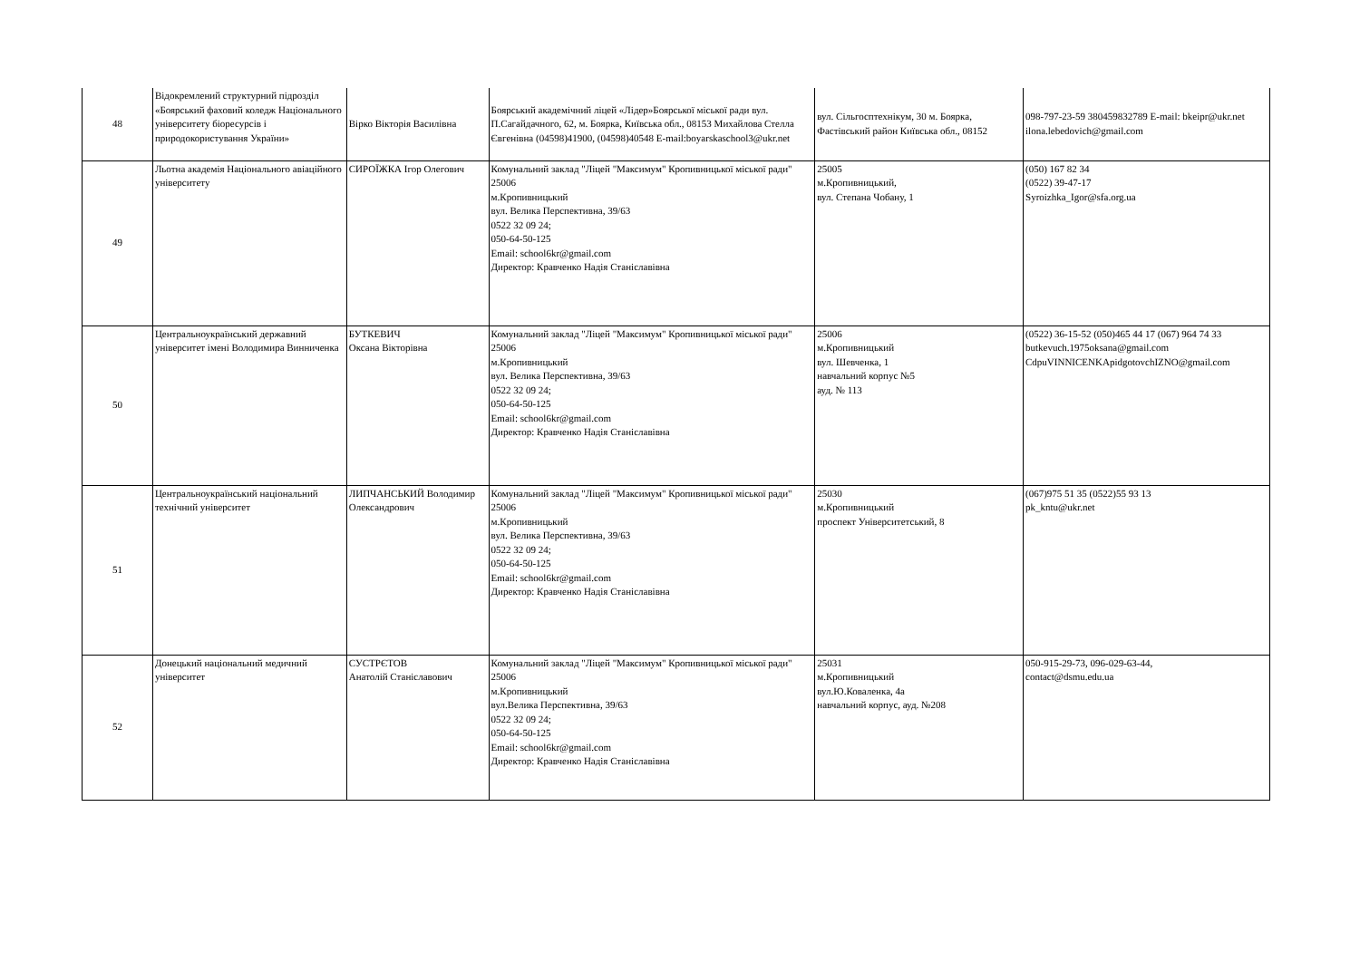| 48 | Відокремлений структурний підрозділ «Боярський фаховий коледж Національного університету біоресурсів і природокористування України» | Вірко Вікторія Василівна | Боярський академічний ліцей «Лідер»Боярської міської ради вул. П.Сагайдачного, 62, м. Боярка, Київська обл., 08153 Михайлова Стелла Євгенівна (04598)41900, (04598)40548 E-mail:boyarskaschool3@ukr.net | вул. Сільгосптехнікум, 30 м. Боярка, Фастівський район Київська обл., 08152 | 098-797-23-59 380459832789 E-mail: bkeipr@ukr.net ilona.lebedovich@gmail.com |
| 49 | Льотна академія Національного авіаційного університету | СИРОЇЖКА Ігор Олегович | Комунальний заклад "Ліцей "Максимум" Кропивницької міської ради" 25006 м.Кропивницький вул. Велика Перспективна, 39/63 0522 32 09 24; 050-64-50-125 Email: school6kr@gmail.com Директор: Кравченко Надія Станіславівна | 25005 м.Кропивницький, вул. Степана Чобану, 1 | (050) 167 82 34 (0522) 39-47-17 Syroizhka_Igor@sfa.org.ua |
| 50 | Центральноукраїнський державний університет імені Володимира Винниченка | БУТКЕВИЧ Оксана Вікторівна | Комунальний заклад "Ліцей "Максимум" Кропивницької міської ради" 25006 м.Кропивницький вул. Велика Перспективна, 39/63 0522 32 09 24; 050-64-50-125 Email: school6kr@gmail.com Директор: Кравченко Надія Станіславівна | 25006 м.Кропивницький вул. Шевченка, 1 навчальний корпус №5 ауд. № 113 | (0522) 36-15-52 (050)465 44 17 (067) 964 74 33 butkevuch.1975oksana@gmail.com CdpuVINNICENKApidgotovchIZNO@gmail.com |
| 51 | Центральноукраїнський національний технічний університет | ЛИПЧАНСЬКИЙ Володимир Олександрович | Комунальний заклад "Ліцей "Максимум" Кропивницької міської ради" 25006 м.Кропивницький вул. Велика Перспективна, 39/63 0522 32 09 24; 050-64-50-125 Email: school6kr@gmail.com Директор: Кравченко Надія Станіславівна | 25030 м.Кропивницький проспект Університетський, 8 | (067)975 51 35 (0522)55 93 13 pk_kntu@ukr.net |
| 52 | Донецький національний медичний університет | СУСТРЄТОВ Анатолій Станіславович | Комунальний заклад "Ліцей "Максимум" Кропивницької міської ради" 25006 м.Кропивницький вул.Велика Перспективна, 39/63 0522 32 09 24; 050-64-50-125 Email: school6kr@gmail.com Директор: Кравченко Надія Станіславівна | 25031 м.Кропивницький вул.Ю.Коваленка, 4а навчальний корпус, ауд. №208 | 050-915-29-73, 096-029-63-44, contact@dsmu.edu.ua |